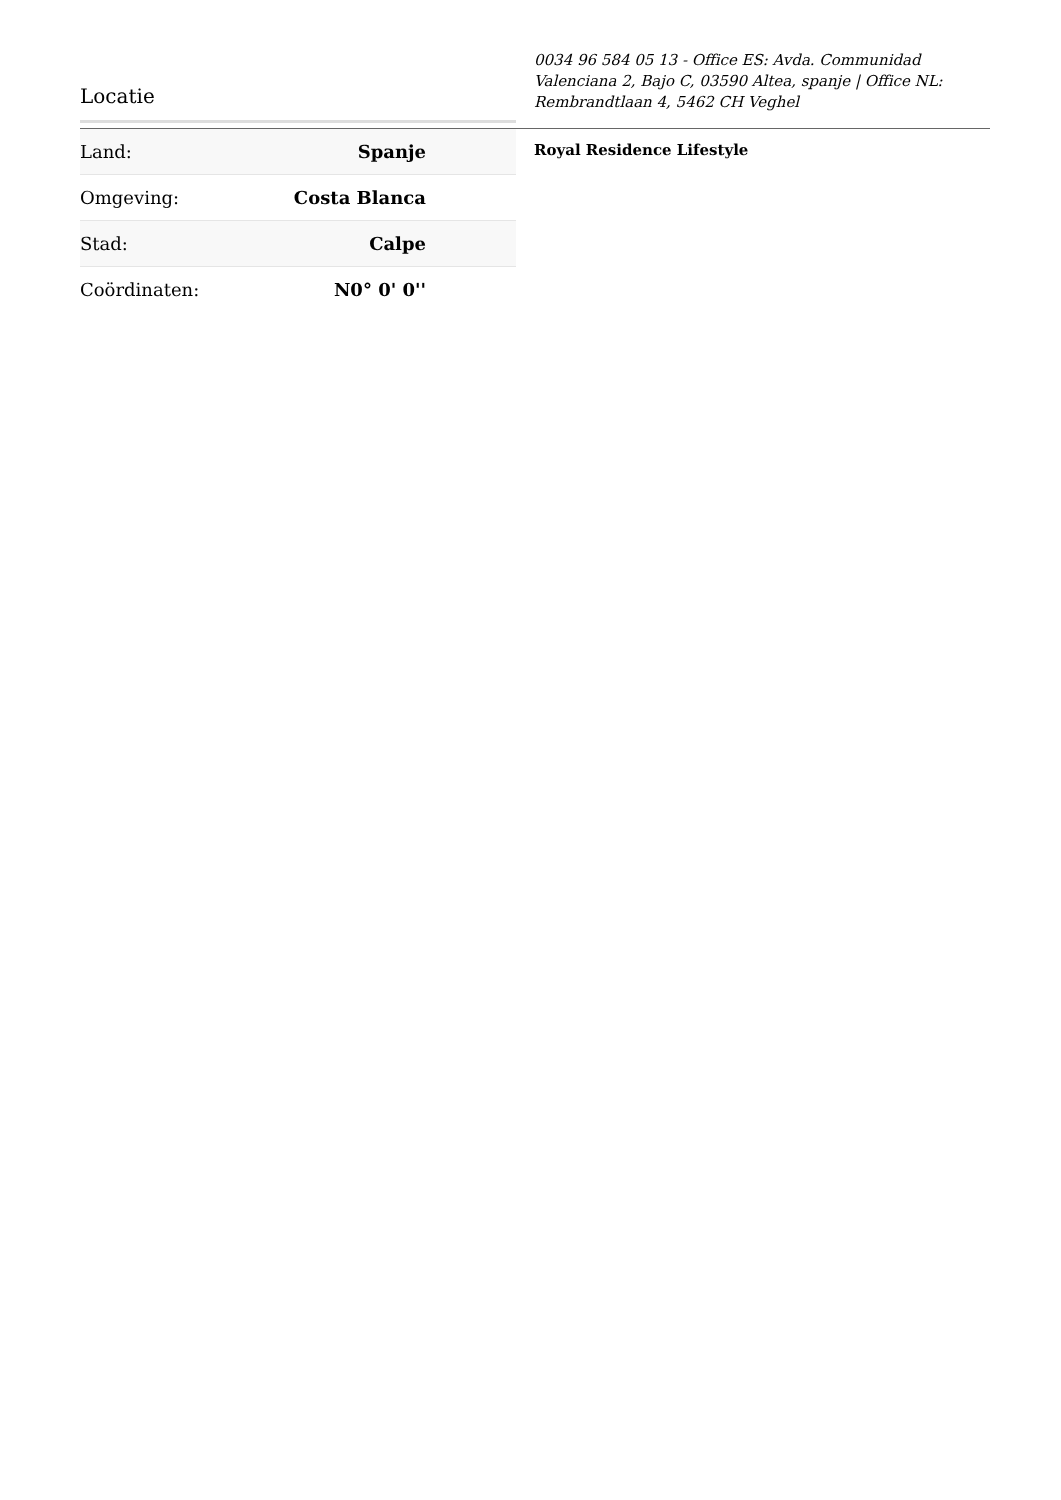Locatie
0034 96 584 05 13 - Office ES: Avda. Communidad Valenciana 2, Bajo C, 03590 Altea, spanje | Office NL: Rembrandtlaan 4, 5462 CH Veghel
| Land: | Spanje |
| Omgeving: | Costa Blanca |
| Stad: | Calpe |
| Coördinaten: | N0° 0' 0'' |
Royal Residence Lifestyle